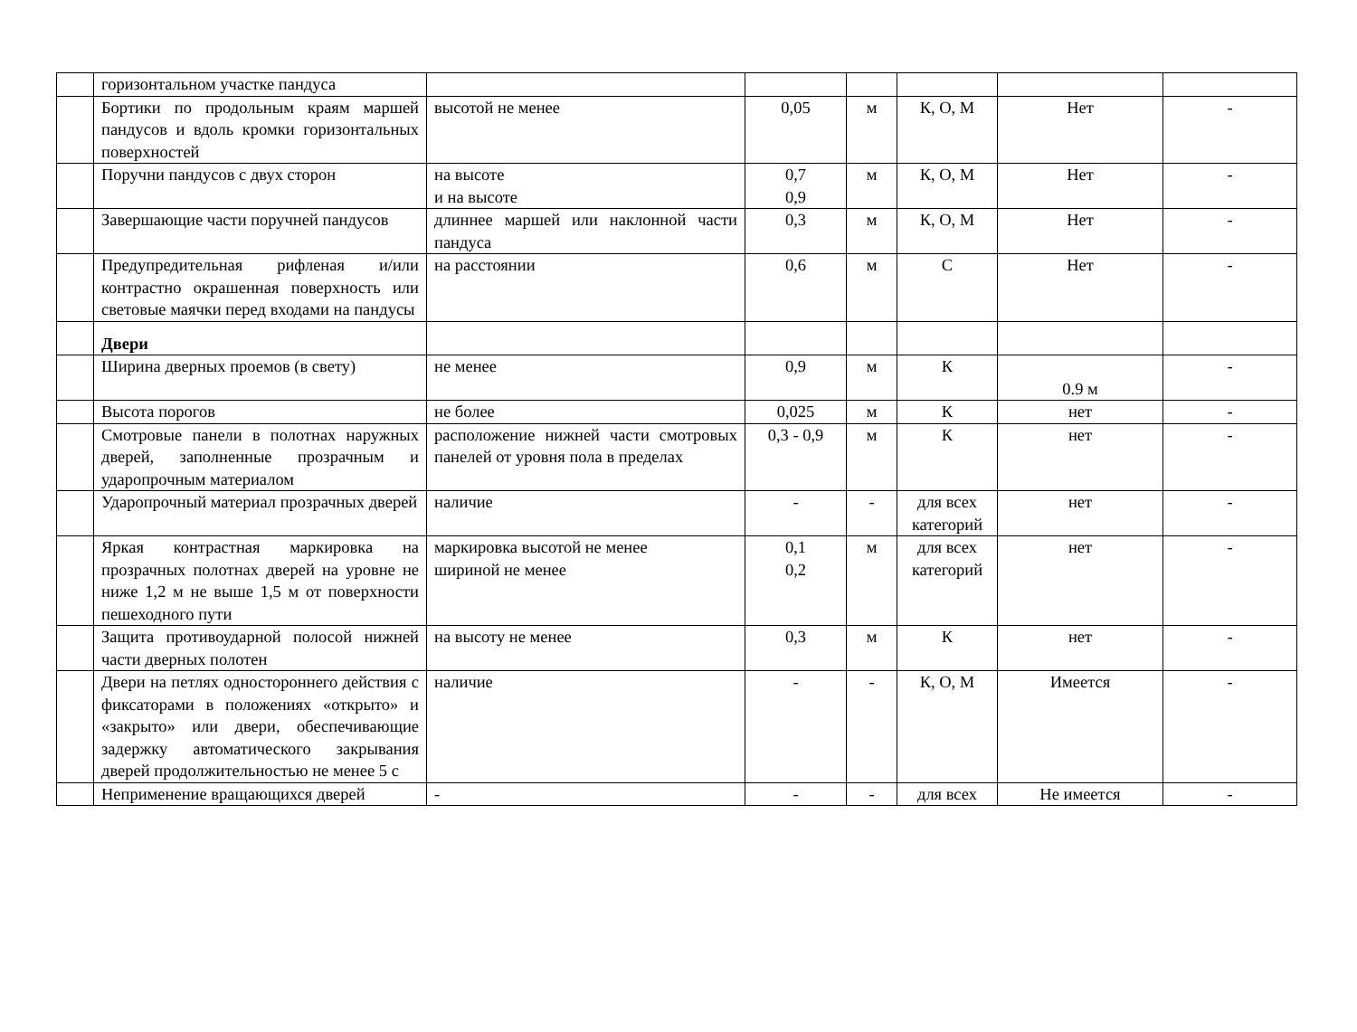| | горизонтальном участке пандуса | | | | | | |
| | Бортики по продольным краям маршей пандусов и вдоль кромки горизонтальных поверхностей | высотой не менее | 0,05 | м | К, О, М | Нет | - |
| | Поручни пандусов с двух сторон | на высоте и на высоте | 0,7 0,9 | м | К, О, М | Нет | - |
| | Завершающие части поручней пандусов | длиннее маршей или наклонной части пандуса | 0,3 | м | К, О, М | Нет | - |
| | Предупредительная рифленая и/или контрастно окрашенная поверхность или световые маячки перед входами на пандусы | на расстоянии | 0,6 | м | С | Нет | - |
| | Двери | | | | | | |
| | Ширина дверных проемов (в свету) | не менее | 0,9 | м | К | 0.9 м | - |
| | Высота порогов | не более | 0,025 | м | К | нет | - |
| | Смотровые панели в полотнах наружных дверей, заполненные прозрачным и ударопрочным материалом | расположение нижней части смотровых панелей от уровня пола в пределах | 0,3 - 0,9 | м | К | нет | - |
| | Ударопрочный материал прозрачных дверей | наличие | - | - | для всех категорий | нет | - |
| | Яркая контрастная маркировка на прозрачных полотнах дверей на уровне не ниже 1,2 м не выше 1,5 м от поверхности пешеходного пути | маркировка высотой не менее шириной не менее | 0,1 0,2 | м | для всех категорий | нет | - |
| | Защита противоударной полосой нижней части дверных полотен | на высоту не менее | 0,3 | м | К | нет | - |
| | Двери на петлях одностороннего действия с фиксаторами в положениях «открыто» и «закрыто» или двери, обеспечивающие задержку автоматического закрывания дверей продолжительностью не менее 5 с | наличие | - | - | К, О, М | Имеется | - |
| | Неприменение вращающихся дверей | - | - | - | для всех | Не имеется | - |